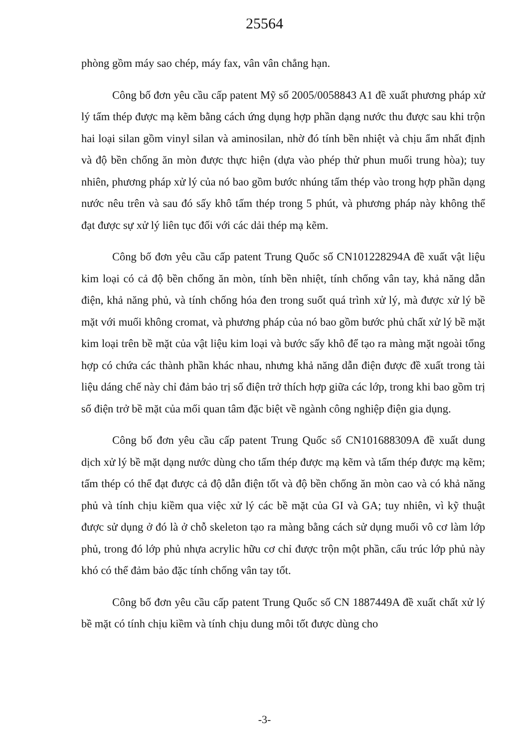25564
phòng gồm máy sao chép, máy fax, vân vân chẳng hạn.
Công bố đơn yêu cầu cấp patent Mỹ số 2005/0058843 A1 đề xuất phương pháp xử lý tấm thép được mạ kẽm bằng cách ứng dụng hợp phần dạng nước thu được sau khi trộn hai loại silan gồm vinyl silan và aminosilan, nhờ đó tính bền nhiệt và chịu ẩm nhất định và độ bền chống ăn mòn được thực hiện (dựa vào phép thử phun muối trung hòa); tuy nhiên, phương pháp xử lý của nó bao gồm bước nhúng tấm thép vào trong hợp phần dạng nước nêu trên và sau đó sấy khô tấm thép trong 5 phút, và phương pháp này không thể đạt được sự xử lý liên tục đối với các dải thép mạ kẽm.
Công bố đơn yêu cầu cấp patent Trung Quốc số CN101228294A đề xuất vật liệu kim loại có cả độ bền chống ăn mòn, tính bền nhiệt, tính chống vân tay, khả năng dẫn điện, khả năng phủ, và tính chống hóa đen trong suốt quá trình xử lý, mà được xử lý bề mặt với muối không cromat, và phương pháp của nó bao gồm bước phủ chất xử lý bề mặt kim loại trên bề mặt của vật liệu kim loại và bước sấy khô để tạo ra màng mặt ngoài tổng hợp có chứa các thành phần khác nhau, nhưng khả năng dẫn điện được đề xuất trong tài liệu dáng chế này chỉ đảm bảo trị số điện trở thích hợp giữa các lớp, trong khi bao gồm trị số điện trở bề mặt của mối quan tâm đặc biệt về ngành công nghiệp điện gia dụng.
Công bố đơn yêu cầu cấp patent Trung Quốc số CN101688309A đề xuất dung dịch xử lý bề mặt dạng nước dùng cho tấm thép được mạ kẽm và tấm thép được mạ kẽm; tấm thép có thể đạt được cả độ dẫn điện tốt và độ bền chống ăn mòn cao và có khả năng phủ và tính chịu kiềm qua việc xử lý các bề mặt của GI và GA; tuy nhiên, vì kỹ thuật được sử dụng ở đó là ở chỗ skeleton tạo ra màng bằng cách sử dụng muối vô cơ làm lớp phủ, trong đó lớp phủ nhựa acrylic hữu cơ chỉ được trộn một phần, cấu trúc lớp phủ này khó có thể đảm bảo đặc tính chống vân tay tốt.
Công bố đơn yêu cầu cấp patent Trung Quốc số CN 1887449A đề xuất chất xử lý bề mặt có tính chịu kiềm và tính chịu dung môi tốt được dùng cho
-3-